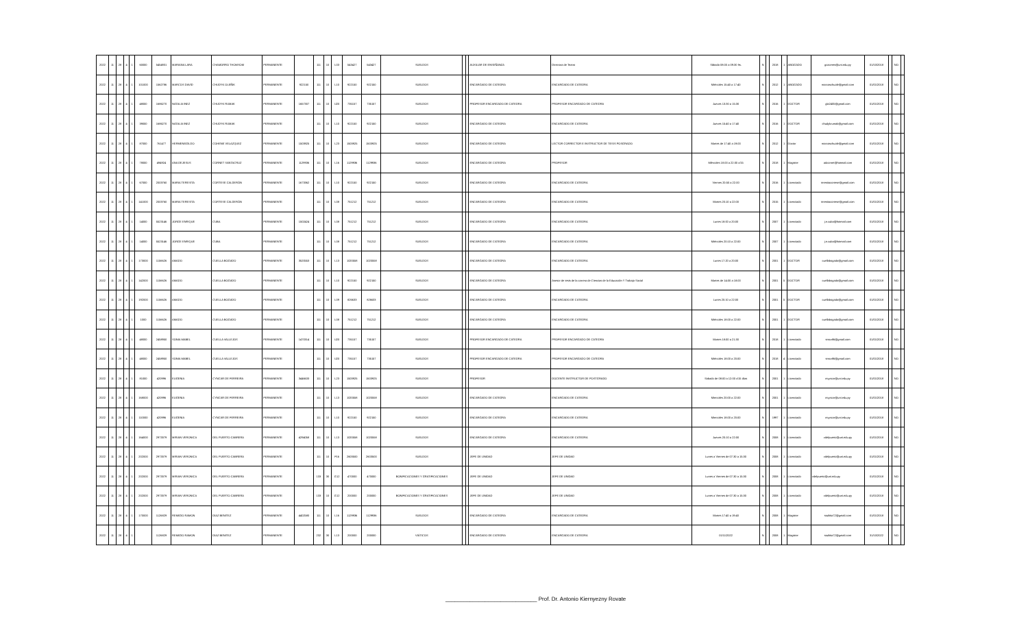| 2022 | 11 | 28 | 4 | 1 | 60000 | 5454931 | MARIANA LARA | CHAMORRO THOMSOM | PERMANENTE | | 111 | 10 | L03 | 543427 | 543427 | SUELDOS | | | AUXILIAR DE ENSEÑANZA | Directora de Teatro | Sábado 08:00 a 09:30 hs. | N | | 2018 | 1 | ABOGADO | gcaceres@uni.edu.py | 01/10/2018 | | NO | |
| 2022 | 11 | 28 | 4 | 1 | 101000 | 1562786 | MARCOS DAVID | CHUDYK OLEÑIK | PERMANENTE | 922150 | 111 | 10 | L10 | 922150 | 922150 | SUELDOS | | | ENCARGADO DE CATEDRA | ENCARGADO DE CATEDRA | Miércoles 15:40 a 17:40 | N | | 2012 | 1 | ABOGADO | marcoschuole@gmail.com | 01/01/2018 | | NO | |
| 2022 | 11 | 28 | 4 | 1 | 48000 | 1686270 | NATALIA INEZ | CHUDYK RUMAK | PERMANENTE | 1657307 | 111 | 10 | U20 | 735157 | 735157 | SUELDOS | | | PROFESOR ENCARGADO DE CATEDRA | PROFESOR ENCARGADO DE CATEDRA | Jueves 13:30 a 15:30 | N | | 2016 | 1 | DOCTOR | gla2405@gmail.com | 01/01/2018 | | NO | |
| 2022 | 11 | 28 | 4 | 1 | 39000 | 1686270 | NATALIA INEZ | CHUDYK RUMAK | PERMANENTE | | 111 | 10 | L10 | 922150 | 922150 | SUELDOS | | | ENCARGADO DE CATEDRA | ENCARGADO DE CATEDRA | Jueves 15:40 a 17:40 | N | | 2016 | 1 | DOCTOR | chudykrumak@gmail.com | 01/01/2018 | | NO | |
| 2022 | 11 | 28 | 4 | 1 | 87000 | 761477 | HERMENEGILDO | COHENE VELAZQUEZ | PERMANENTE | 1503925 | 111 | 10 | L23 | 1503925 | 1503925 | SUELDOS | | | ENCARGADO DE CATEDRA | LECTOR CORRECTOR E INSTRUCTOR DE TESIS POSGRADO | Martes de 17:40 a 19:00 | N | | 2012 | 1 | Doctor | marcoschuole@gmail.com | 01/01/2018 | | NO | |
| 2022 | 11 | 28 | 4 | 1 | 78000 | 494924 | ANA DEJESUS | CORNET SANTACRUZ | PERMANENTE | 1129936 | 111 | 10 | L16 | 1129936 | 1129936 | SUELDOS | | | ENCARGADO DE CATEDRA | PROFESOR | Miércoles 18:00 a 22:00 c/15 | N | | 2018 | 1 | Magister | adcornet@hotmail.com | 01/01/2018 | | NO | |
| 2022 | 11 | 28 | 4 | 1 | 67000 | 2003760 | MARIA TERESITA | CORTESE CALDERÓN | PERMANENTE | 1673362 | 111 | 10 | L10 | 922150 | 922150 | SUELDOS | | | ENCARGADO DE CATEDRA | ENCARGADO DE CATEDRA | Viernes 20:50 a 22:00 | N | | 2016 | 1 | Licenciado | teresitacortese@gmail.com | 01/01/2018 | | NO | |
| 2022 | 11 | 28 | 4 | 1 | 141000 | 2003760 | MARIA TERESITA | CORTESE CALDERÓN | PERMANENTE | | 111 | 10 | L08 | 751212 | 751212 | SUELDOS | | | ENCARGADO DE CATEDRA | ENCARGADO DE CATEDRA | Martes 20:10 a 22:00 | N | | 2015 | 1 | Licenciado | teresitacortese@gmail.com | 01/01/2018 | | NO | |
| 2022 | 11 | 28 | 4 | 1 | 14000 | 5523146 | JORGE ENRIQUE | CUBA | PERMANENTE | 1502424 | 111 | 10 | L08 | 751212 | 751212 | SUELDOS | | | ENCARGADO DE CATEDRA | ENCARGADO DE CATEDRA | Lunes 18:00 a 20:00 | N | | 2007 | 1 | Licenciado | j.e.cuba@hotmail.com | 01/01/2018 | | NO | |
| 2022 | 11 | 28 | 4 | 1 | 14000 | 5523146 | JORGE ENRIQUE | CUBA | PERMANENTE | | 111 | 10 | L08 | 751212 | 751212 | SUELDOS | | | ENCARGADO DE CATEDRA | ENCARGADO DE CATEDRA | Miércoles 20:10 a 22:00 | N | | 2007 | 1 | Licenciado | j.e.cuba@hotmail.com | 01/01/2018 | | NO | |
| 2022 | 11 | 28 | 4 | 1 | 173000 | 1156626 | AMADO | CUELLA BOGADO | PERMANENTE | 3520553 | 111 | 10 | L13 | 1020558 | 1020558 | SUELDOS | | | ENCARGADO DE CATEDRA | ENCARGADO DE CATEDRA | Lunes 17:20 a 20:00 | N | | 2001 | 1 | DOCTOR | cuellabogado@gmail.com | 01/01/2018 | | NO | |
| 2022 | 11 | 28 | 4 | 1 | 142000 | 1156626 | AMADO | CUELLA BOGADO | PERMANENTE | | 111 | 10 | L10 | 922150 | 922150 | SUELDOS | | | ENCARGADO DE CATEDRA | Asesor de tesis de la carrera de Ciencias de la Educación Y Trabajo Social | Martes de 14:00 a 18:00 | N | | 2001 | 5 | DOCTOR | cuellabogado@gmail.com | 01/01/2018 | | NO | |
| 2022 | 11 | 28 | 4 | 1 | 192000 | 1156626 | AMADO | CUELLA BOGADO | PERMANENTE | | 111 | 10 | L09 | 826633 | 826633 | SUELDOS | | | ENCARGADO DE CATEDRA | ENCARGADO DE CATEDRA | Lunes 20:10 a 22:00 | N | | 2001 | 5 | DOCTOR | cuellabogado@gmail.com | 01/01/2018 | | NO | |
| 2022 | 11 | 28 | 4 | 1 | 1000 | 1156626 | AMADO | CUELLA BOGADO | PERMANENTE | | 111 | 10 | L08 | 751212 | 751212 | SUELDOS | | | ENCARGADO DE CATEDRA | ENCARGADO DE CATEDRA | Miércoles 18:00 a 22:00 | N | | 2001 | 1 | DOCTOR | cuellabogado@gmail.com | 01/01/2018 | | NO | |
| 2022 | 11 | 28 | 4 | 1 | 48000 | 2458950 | SONIA MABEL | CUELLA VALLEJOS | PERMANENTE | 1470314 | 111 | 10 | U20 | 735157 | 735157 | SUELDOS | | | PROFESOR ENCARGADO DE CATEDRA | PROFESOR ENCARGADO DE CATEDRA | Martes 18:00 a 21:30 | N | | 2018 | 1 | Licenciado | smcv86@gmail.com | 01/01/2018 | | NO | |
| 2022 | 11 | 28 | 4 | 1 | 48000 | 2458950 | SONIA MABEL | CUELLA VALLEJOS | PERMANENTE | | 111 | 10 | U20 | 735157 | 735157 | SUELDOS | | | PROFESOR ENCARGADO DE CATEDRA | PROFESOR ENCARGADO DE CATEDRA | Miércoles 18:00 a 20:00 | N | | 2018 | 4 | Licenciado | smcv86@gmail.com | 01/01/2018 | | NO | |
| 2022 | 11 | 28 | 4 | 1 | 81000 | 420996 | EUGENIA | CYNCAR DE FERREIRA | PERMANENTE | 3446633 | 111 | 10 | L23 | 1503925 | 1503925 | SUELDOS | | | PROFESOR | DOCENTE INSTRUCTOR DE POSTGRADO | Sabado de 08:00 a 12:00 c/15 días | N | | 2001 | 1 | Licenciado | ecyncar@uni.edu.py | 01/01/2018 | | NO | |
| 2022 | 11 | 28 | 4 | 1 | 168000 | 420996 | EUGENIA | CYNCAR DE FERREIRA | PERMANENTE | | 111 | 10 | L13 | 1020558 | 1020558 | SUELDOS | | | ENCARGADO DE CATEDRA | ENCARGADO DE CATEDRA | Miercoles 20:00 a 22:00 | N | | 2001 | 1 | Licenciado | ecyncar@uni.edu.py | 01/01/2018 | | NO | |
| 2022 | 11 | 28 | 4 | 1 | 110000 | 420996 | EUGENIA | CYNCAR DE FERREIRA | PERMANENTE | | 111 | 10 | L10 | 922150 | 922150 | SUELDOS | | | ENCARGADO DE CATEDRA | ENCARGADO DE CATEDRA | Miercoles 18:00 a 20:00 | N | | 1997 | 1 | Licenciado | ecyncar@uni.edu.py | 01/01/2018 | | NO | |
| 2022 | 11 | 28 | 4 | 1 | 164000 | 2973379 | MIRIAN VERONICA | DEL PUERTO CABRERA | PERMANENTE | 4294058 | 111 | 10 | L13 | 1020558 | 1020558 | SUELDOS | | | ENCARGADO DE CATEDRA | ENCARGADO DE CATEDRA | Jueves 20:10 a 22:00 | N | | 2008 | 1 | Licenciado | vdelpuerto@uni.edu.py | 01/01/2018 | | NO | |
| 2022 | 11 | 28 | 4 | 1 | 202000 | 2973379 | MIRIAN VERONICA | DEL PUERTO CABRERA | PERMANENTE | | 111 | 10 | F16 | 2603500 | 2603500 | SUELDOS | | | JEFE DE UNIDAD | JEFE DE UNIDAD | Lunes a Viernes de 07:30 a 15:30 | N | | 2008 | 1 | Licenciado | vdelpuerto@uni.edu.py | 01/01/2018 | | NO | |
| 2022 | 11 | 28 | 4 | 1 | 202000 | 2973379 | MIRIAN VERONICA | DEL PUERTO CABRERA | PERMANENTE | | 133 | 30 | G12 | 470000 | 470000 | BONIFICACIONES Y GRATIFICACIONES | | | JEFE DE UNIDAD | JEFE DE UNIDAD | Lunes a Viernes de 07:30 a 15:30 | N | | 2008 | 1 | Licenciado | vdelpuerto@uni.edu.py | 01/01/2018 | | NO | |
| 2022 | 11 | 28 | 4 | 1 | 202000 | 2973379 | MIRIAN VERONICA | DEL PUERTO CABRERA | PERMANENTE | | 133 | 10 | G12 | 200000 | 200000 | BONIFICACIONES Y GRATIFICACIONES | | | JEFE DE UNIDAD | JEFE DE UNIDAD | Lunes a Viernes de 07:30 a 15:30 | N | | 2008 | 1 | Licenciado | vdelpuerto@uni.edu.py | 01/01/2018 | | NO | |
| 2022 | 11 | 28 | 4 | 1 | 170000 | 1126829 | REMIGIO RAMON | DIAZ BENITEZ | PERMANENTE | 4402580 | 111 | 10 | L16 | 1129936 | 1129936 | SUELDOS | | | ENCARGADO DE CATEDRA | ENCARGADO DE CATEDRA | Martes 17:40 a 19:40 | N | | 2008 | 1 | Magister | stultitia72@gmail.com | 01/01/2018 | | NO | |
| 2022 | 11 | 28 | 4 | 1 | | 1126829 | REMIGIO RAMON | DIAZ BENITEZ | PERMANENTE | | 232 | 30 | L13 | 200000 | 200000 | VIÁTICOS | | | ENCARGADO DE CATEDRA | ENCARGADO DE CATEDRA | 01/11/2022 | N | | 2008 | 1 | Magister | stultitia72@gmail.com | 31/10/2022 | | NO | |
______________________________ Prof. Dr. Antonio Kiernyezny Rovate